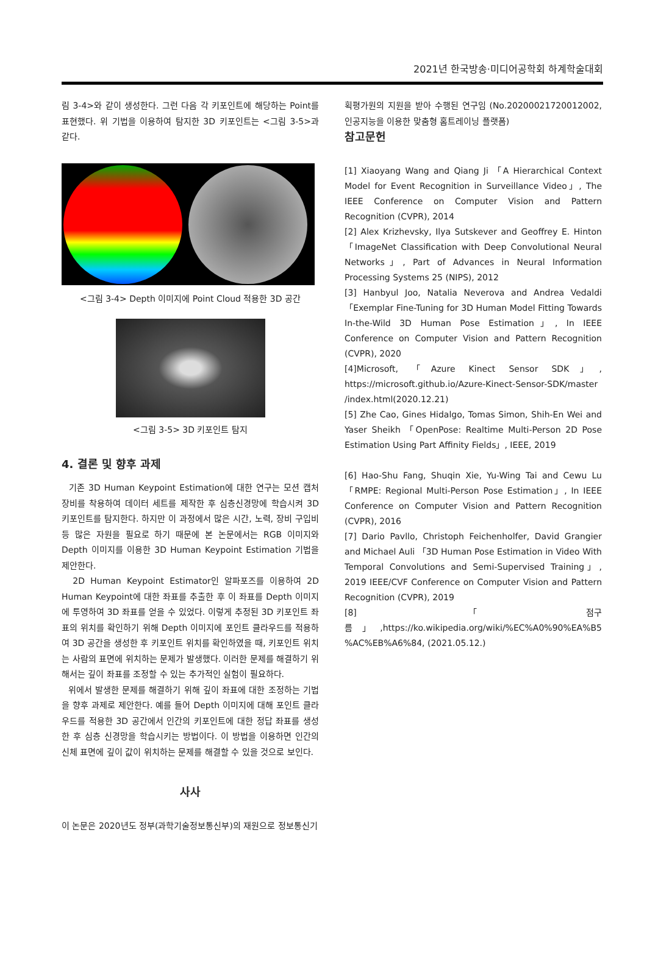2021년 한국방송·미디어공학회 하계학술대회
림 3-4>와 같이 생성한다. 그런 다음 각 키포인트에 해당하는 Point를 표현했다. 위 기법을 이용하여 탐지한 3D 키포인트는 <그림 3-5>과 같다.
<그림 3-4> Depth 이미지에 Point Cloud 적용한 3D 공간
<그림 3-5> 3D 키포인트 탐지
4. 결론 및 향후 과제
기존 3D Human Keypoint Estimation에 대한 연구는 모션 캡처 장비를 착용하여 데이터 세트를 제작한 후 심층신경망에 학습시켜 3D 키포인트를 탐지한다. 하지만 이 과정에서 많은 시간, 노력, 장비 구입비 등 많은 자원을 필요로 하기 때문에 본 논문에서는 RGB 이미지와 Depth 이미지를 이용한 3D Human Keypoint Estimation 기법을 제안한다.
2D Human Keypoint Estimator인 알파포즈를 이용하여 2D Human Keypoint에 대한 좌표를 추출한 후 이 좌표를 Depth 이미지에 투영하여 3D 좌표를 얻을 수 있었다. 이렇게 추정된 3D 키포인트 좌표의 위치를 확인하기 위해 Depth 이미지에 포인트 클라우드를 적용하여 3D 공간을 생성한 후 키포인트 위치를 확인하였을 때, 키포인트 위치는 사람의 표면에 위치하는 문제가 발생했다. 이러한 문제를 해결하기 위해서는 깊이 좌표를 조정할 수 있는 추가적인 실험이 필요하다.
위에서 발생한 문제를 해결하기 위해 깊이 좌표에 대한 조정하는 기법을 향후 과제로 제안한다. 예를 들어 Depth 이미지에 대해 포인트 클라우드를 적용한 3D 공간에서 인간의 키포인트에 대한 정답 좌표를 생성한 후 심층 신경망을 학습시키는 방법이다. 이 방법을 이용하면 인간의 신체 표면에 깊이 값이 위치하는 문제를 해결할 수 있을 것으로 보인다.
사사
이 논문은 2020년도 정부(과학기술정보통신부)의 재원으로 정보통신기
획평가원의 지원을 받아 수행된 연구임 (No.20200021720012002, 인공지능을 이용한 맞춤형 홈트레이닝 플랫폼)
참고문헌
[1] Xiaoyang Wang and Qiang Ji 「A Hierarchical Context Model for Event Recognition in Surveillance Video」, The IEEE Conference on Computer Vision and Pattern Recognition (CVPR), 2014
[2] Alex Krizhevsky, Ilya Sutskever and Geoffrey E. Hinton 「ImageNet Classification with Deep Convolutional Neural Networks」, Part of Advances in Neural Information Processing Systems 25 (NIPS), 2012
[3] Hanbyul Joo, Natalia Neverova and Andrea Vedaldi 「Exemplar Fine-Tuning for 3D Human Model Fitting Towards In-the-Wild 3D Human Pose Estimation」, In IEEE Conference on Computer Vision and Pattern Recognition (CVPR), 2020
[4]Microsoft, 「Azure Kinect Sensor SDK」, https://microsoft.github.io/Azure-Kinect-Sensor-SDK/master /index.html(2020.12.21)
[5] Zhe Cao, Gines Hidalgo, Tomas Simon, Shih-En Wei and Yaser Sheikh 「OpenPose: Realtime Multi-Person 2D Pose Estimation Using Part Affinity Fields」, IEEE, 2019
[6] Hao-Shu Fang, Shuqin Xie, Yu-Wing Tai and Cewu Lu 「RMPE: Regional Multi-Person Pose Estimation」, In IEEE Conference on Computer Vision and Pattern Recognition (CVPR), 2016
[7] Dario Pavllo, Christoph Feichenholfer, David Grangier and Michael Auli 「3D Human Pose Estimation in Video With Temporal Convolutions and Semi-Supervised Training」, 2019 IEEE/CVF Conference on Computer Vision and Pattern Recognition (CVPR), 2019
[8] 「점구름」,https://ko.wikipedia.org/wiki/%EC%A0%90%EA%B5 %AC%EB%A6%84, (2021.05.12.)